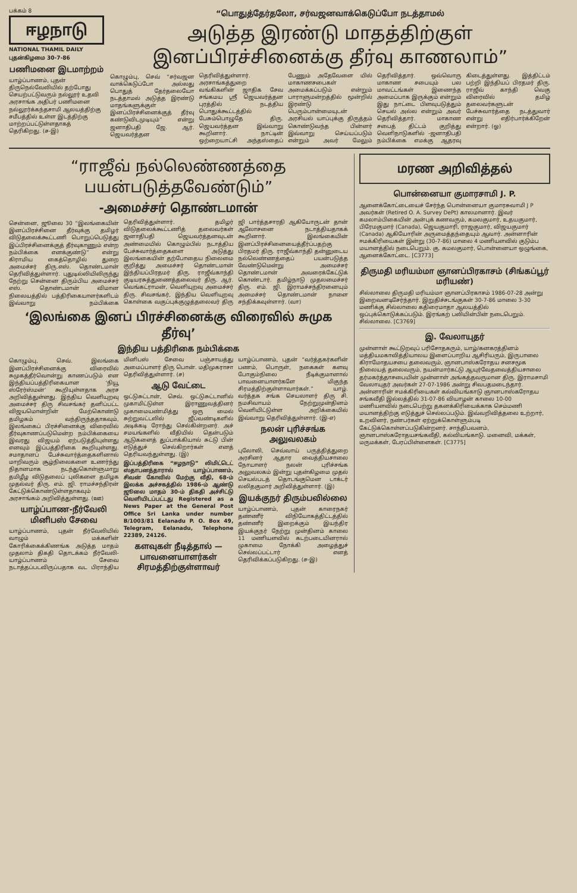பக்கம் 8
ஈழநாடு
NATIONAL THAMIL DAILY
புதன்கிழமை 30-7-86
பணிமனை இடமாற்றம்
யாழ்ப்பாணம், புதன் திருநெல்வேலியில் தற்போது செயற்பட்டுவரும் நல்லூர் உதவி அரசாங்க அதிபர் பணிமனை நல்லூர்க்கந்தசாமி ஆலயத்திற்கு சமீபத்தில் உள்ள இடத்திற்கு மாற்றப்பட்டுள்ளதாகத் தெரிகிறது. (ச-இ)
“பொதுத்தேர்தலோ, சர்வஜனவாக்கெடுப்போ நடத்தாமல்
அடுத்த இரண்டு மாதத்திற்குள் இனப்பிரச்சினைக்கு தீர்வு காணலாம்”
கொழும்பு, செவ் “சர்வஜன வாக்கெடுப்போ அல்லது பொதுத் தேர்தலையோ நடத்தாமல் அடுத்த இரண்டு மாதங்களுக்குள் இனப்பிரச்சினைக்குத் தீர்வு கண்டுவிடமுடியும்” என்று ஜனாதிபதி ஜே. ஆர். ஜெயவர்த்தன தெரிவித்துள்ளார். அரசாங்கத்துறை வங்கிகளின் ஜாதிக சேவ சங்கமய ஸ்ரீ ஜெயவர்த்தன புரத்தில் நடத்திய பொதுக்கூட்டத்தில் பேசும்பொழுதே திரு. ஜெயவர்த்தன இவ்வாறு கூறினார். நாட்டின் ஒற்றையாட்சி அந்தஸ்தைப் பேணும் அதேவேளை யில் மாகாணசபைகள் அமைக்கப்படும் என்றும் பாராளுமன்றத்தில் மூன்றில் இரண்டு பெரும்பான்மையுடன் அரசியல் யாப்புக்கு திருத்தம் கொண்டுவந்த பின்னர் இவ்வாறு செய்யப்படும் என்றும் அவர் மேலும் தெரிவித்தார். ஒவ்வொரு மாகாண சபையும் பல மாவட்டங்கள் இணைந்த அமைப்பாக இருக்கும் என்றும் இது நாட்டை பிளவுபடுத்தும் செயல் அல்ல என்றும் அவர் தெரிவித்தார். மாகாண சபைத் திட்டம் குறித்து வெளிநாடுகளில் -ஜனாதிபதி நம்பிக்கை எமக்கு ஆதரவு கிடைத்துள்ளது. இத்திட்டம் பற்றி இந்தியப் பிரதமர் திரு. ராஜீவ் காந்தி வெகு விரைவில் தமிழ் தலைவர்களுடன் பேச்சுவார்த்தை நடத்துவார் என்று எதிர்பார்க்கிறேன் என்றார். (ஓ)
“ராஜீவ் நல்லெண்ணத்தை பயன்படுத்தவேண்டும்”
-அமைச்சர் தொண்டமான்
சென்னை, ஜூலை 30 “இலங்கையின் இனப்பிரச்சினை தீர்வுக்கு தமிழர் விடுதலைக்கூட்டணி பொறுப்பெடுத்து இப்பிரச்சினைக்குத் தீர்வுகாணும் என்ற நம்பிக்கை எனக்குண்டு” என்று கிராமிய கைத்தொழில் துறை அமைச்சர் திரு.எஸ். தொண்டமான் தெரிவித்துள்ளார். புதுடில்லியிலிருந்து நேற்று சென்னை திரும்பிய அமைச்சர் எஸ். தொண்டமான் விமான நிலையத்தில் பத்திரிகையாளர்களிடம் இவ்வாறு நம்பிக்கை தெரிவித்துள்ளார். தமிழர் விடுதலைக்கூட்டணித் தலைவர்கள் ஜனாதிபதி ஜெயவர்த்தனவுடன் அண்மையில் கொழும்பில் நடாத்திய பேச்சுவார்த்தைகளை அடுத்து இலங்கையின் தற்போதைய நிலைமை குறித்து அமைச்சர் தொண்டமான் இந்தியப்பிரதமர் திரு. ராஜீவ்காந்தி குடியரசுத்துணைத்தலைவர் திரு. ஆர். வெங்கட்ராமன், வெளியுறவு அமைச்சர் திரு. சிவசங்கர், இந்திய வெளியுறவு கொள்கை வகுப்புக்குழுத்தலைவர் திரு ஜி பார்த்தசாரதி ஆகியோருடன் தான் ஆலோசனை நடாத்தியதாகக் கூறினார். இலங்கையின் இனப்பிரச்சினையைத்தீர்ப்பதற்கு பிரதமர் திரு. ராஜீவ்காந்தி தன்னுடைய நல்லெண்ணத்தைப் பயன்படுத்த வேண்டுமென்று அமைச்சர் தொண்டமான் அவரைக்கேட்டுக் கொண்டார். தமிழ்நாடு முதலமைச்சர் திரு. எம். ஜி. இராமச்சந்திரனையும் அமைச்சர் தொண்டமான் நாளை சந்திக்கவுள்ளார். (வா)
‘இலங்கை இனப் பிரச்சினைக்கு விரைவில் சுமுக தீர்வு’
இந்திய பத்திரிகை நம்பிக்கை
கொழும்பு, செவ். இலங்கை இனப்பிரச்சினைக்கு விரைவில் சுமுகத்தீர்வொன்று காணப்படும் என இந்தியப்பத்திரிகையான ‘நியூ ஸ்ரேர்ஸ்மன்’ கூறியுள்ளதாக அரச அறிவித்துள்ளது. இந்திய வெளியுறவு அமைச்சர் திரு சிவசங்கர் தனிப்பட்ட விஜயமொன்றின் மேற்கொண்டு தமிழகம் வந்திருந்ததாகவும், இலங்கைப் பிரச்சினைக்கு விரைவில் தீர்வுகாணப்படுமென்ற நம்பிக்கையை இவரது விஜயம் ஏற்படுத்தியுள்ளது எனவும் இப்பத்திரிகை கூறியுள்ளது. சமாதானப் பேச்சுவார்த்தைகளினால் மாறிவரும் சூழ்நிலைகளை உணர்ந்து நிதானமாக நடந்துகொள்ளுமாறு தமிழீழ விடுதலைப் புலிகளை தமிழக முதல்வர் திரு. எம். ஜி. ராமச்சந்திரன் கேட்டுக்கொண்டுள்ளதாகவும் அரசாங்கம் அறிவித்துள்ளது. (ஊ)
யாழ்ப்பாண-நீர்வேலி மினிபஸ் சேவை
யாழ்ப்பாணம், புதன் நீர்வேலியில் வாழும் மக்களின் கோரிக்கைக்கிணங்க அடுத்த மாதம் முதலாம் திகதி தொடக்கம் நீர்வேலி-யாழ்ப்பாணம் சேவை நடாத்தப்படவிருப்பதாக வட பிராந்திய மினிபஸ் சேவை பஞ்சாயத்து அமைப்பாளர் திரு பொன். மதிமுகராசா தெரிவித்துள்ளார். (ச)
ஆடு வேட்டை
ஒட்டுசுட்டான், செவ். ஒட்டுசுட்டானில் முகாமிட்டுள்ள இராணுவத்தினர் முகாமையண்மித்து ஒரு மைல் சுற்றுவட்டலில் ஜீப்வண்டிகளில் அடிக்கடி ரோந்து செல்கின்றனர். அச் சமயங்களில் வீதியில் தென்படும் ஆடுகளைத் துப்பாக்கியால் சுட்டு பின் எடுத்துச் செல்கிறார்கள் எனத் தெரியவந்துள்ளது. (இ)
இப்பத்திரிகை “ஈழநாடு” லிமிட்டெட் ஸ்தாபனத்தாரால் யாழ்ப்பாணம், சிவன் கோவில் மேற்கு வீதி, 68-ம் இலக்க அச்சகத்தில் 1986-ம் ஆண்டு ஜூலை மாதம் 30-ம் திகதி அச்சிட்டு வெளியிடப்பட்டது Registered as a News Paper at the General Post Office Sri Lanka under number B/1003/81 Eelanadu P. O. Box 49, Telegram, Eelanadu, Telephone 22389, 24126.
களவுகள் நீடித்தால் — பாவனையாளர்கள் சிரமத்திற்குள்ளாவர்
யாழ்ப்பாணம், புதன் “வர்த்தகர்களின் பணம், பொருள், நகைகள் களவு போகும்நிலை நீடிக்குமானால் பாவனையாளர்களே மிகுந்த சிரமத்திற்குள்ளாவார்கள்.” யாழ். வர்த்தக சங்க செயலாளர் திரு சி. நமசிவாயம் நேற்றுமுன்தினம் வெளியிட்டுள்ள அறிக்கையில் இவ்வாறு தெரிவித்துள்ளார். (இ-எ)
நலன் புரிச்சங்க அலுவலகம்
புலோலி, செவ்வாய் பருத்தித்துறை அரசினர் ஆதார வைத்தியசாலை நோயாளர் நலன் புரிச்சங்க அலுவலகம் இன்று புதன்கிழமை முதல் செயல்படத் தொடங்குமென டாக்டர் லலிதகுமார் அறிவித்துள்ளார். (இ)
இயக்குநர் திரும்பவில்லை
யாழ்ப்பாணம், புதன் காரைநகர் தண்ணீர் விநியோகத்திட்டத்தில் தண்ணீர் இறைக்கும் இயந்திர இயக்குநர் நேற்று முன்தினம் காலை 11 மணியளவில் கடற்படையினரால் முகாமை நோக்கி அழைத்துச் செல்லப்பட்டார் எனத் தெரிவிக்கப்படுகிறது. (ச-இ)
மரண அறிவித்தல்
பொன்னையா குமாரசாமி J. P.
ஆனைக்கோட்டையைச் சேர்ந்த பொன்னையா குமாரசுவாமி J P அவர்கள் (Retired O. A. Survey DePt) காலமானார். இவர் கமலாம்பிகையின் அன்புக் கணவரும், கமலகுமார், உதயகுமார், பிரேமகுமார் (Canada), ஜெயகுமாரி, ராஜகுமார், விஜயகுமார் (Canada) ஆகியோரின் அருமைத்தந்தையும் ஆவார். அன்னாரின் ஈமக்கிரியைகள் இன்று (30-7-86) மாலை 4 மணியளவில் குடும்ப மயானத்தில் நடைபெறும். கு. கமலகுமார், பொன்னையா ஒழுங்கை, ஆனைக்கோட்டை. [C3773]
திருமதி மரியம்மா ஞானப்பிரகாசம் (சிங்கப்பூர் மரியண்)
சில்லாலை திருமதி மரியம்மா ஞானப்பிரகாசம் 1986-07-28 அன்று இறைவனடிசேர்ந்தார். இறுதிச்சடங்குகள் 30-7-86 மாலை 3-30 மணிக்கு சில்லாலை கதிரைமாதா ஆலயத்தில் ஒப்புக்கொடுக்கப்படும். இரங்கற் பலியின்பின் நடைபெறும். சில்லாலை. [C3769]
இ. வேலாயுதர்
முன்னாள் கூட்டுறவுப் பரிசோதகரும், யாழ்/கனகரத்தினம் மத்தியமகாவித்தியாலய இளைப்பாறிய ஆசிரியரும், இருபாலை கிராமோதயசபை தலைவரும், ஞானபாஸ்கரோதய சனசமூக நிலையத் தலைவரும், நயன்மார்கட்டு ஆயுர்வேதவைத்தியசாலை தர்மகர்த்தாசபையின் முன்னாள் அங்கத்தவருமான திரு. இராமசாமி வேலாயுதர் அவர்கள் 27-07-1986 அன்று சிவபதமடைந்தார். அன்னாரின் ஈமக்கிரியைகள் கல்வியங்காடு ஞானபாஸ்கரோதய சங்கவீதி இல்லத்தில் 31-07-86 வியாழன் காலை 10-00 மணியளவில் நடைபெற்று தகனக்கிரியைக்காக செம்மணி மயானத்திற்கு எடுத்துச் செல்லப்படும். இவ்வறிவித்தலை உற்றார், உறவினர், நண்பர்கள் ஏற்றுக்கொள்ளும்படி கேட்டுக்கொள்ளப்படுகின்றனர். சாந்திபவனம், ஞானபாஸ்கரோதயசங்கவீதி, கல்வியங்காடு. மனைவி, மக்கள், மருமக்கள், பேரப்பிள்ளைகள். [C3775]